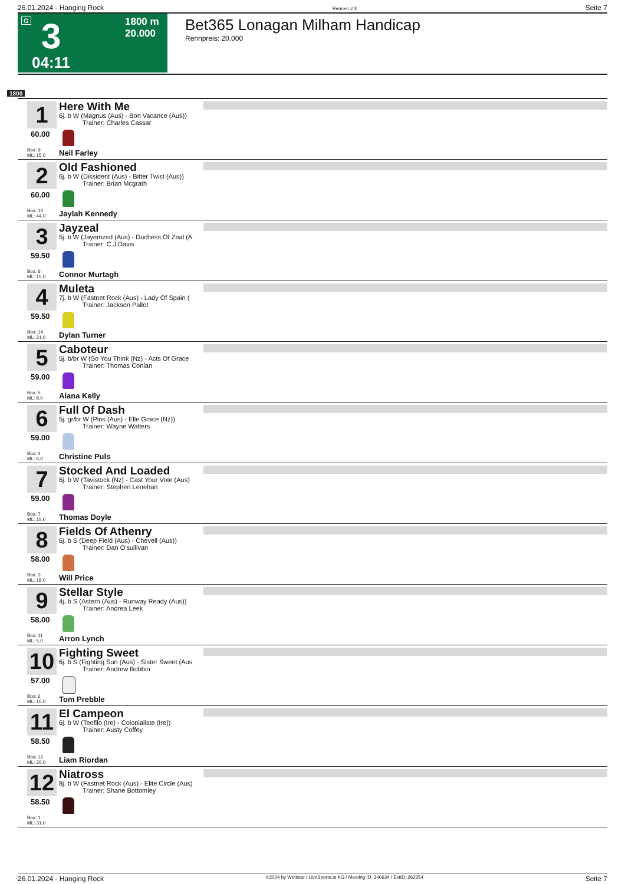26.01.2024 - Hanging Rock Rennen # 3 Seite 7
G 3
04:11
1800 m
20.000
Bet365 Lonagan Milham Handicap
Rennpreis: 20.000
1800
1
60.00
Box: 9
ML: 15,0
Here With Me
6j. b W (Magnus (Aus) - Bon Vacance (Aus))
Trainer: Charles Cassar
Neil Farley
2
60.00
Box: 10
ML: 44,0
Old Fashioned
6j. b W (Dissident (Aus) - Bitter Twist (Aus))
Trainer: Brian Mcgrath
Jaylah Kennedy
3
59.50
Box: 6
ML: 15,0
Jayzeal
5j. b W (Jayemzed (Aus) - Duchess Of Zeal (A
Trainer: C J Davis
Connor Murtagh
4
59.50
Box: 14
ML: 21,0
Muleta
7j. b W (Fastnet Rock (Aus) - Lady Of Spain (
Trainer: Jackson Pallot
Dylan Turner
5
59.00
Box: 5
ML: 8,0
Caboteur
5j. b/br W (So You Think (Nz) - Acts Of Grace
Trainer: Thomas Conlan
Alana Kelly
6
59.00
Box: 4
ML: 6,0
Full Of Dash
5j. gr/br W (Pins (Aus) - Elle Grace (Nz))
Trainer: Wayne Walters
Christine Puls
7
59.00
Box: 7
ML: 15,0
Stocked And Loaded
6j. b W (Tavistock (Nz) - Cast Your Vote (Aus)
Trainer: Stephen Lenehan
Thomas Doyle
8
58.00
Box: 3
ML: 18,0
Fields Of Athenry
6j. b S (Deep Field (Aus) - Chevell (Aus))
Trainer: Dan O'sullivan
Will Price
9
58.00
Box: 11
ML: 5,0
Stellar Style
4j. b S (Astern (Aus) - Runway Ready (Aus))
Trainer: Andrea Leek
Arron Lynch
10
57.00
Box: 2
ML: 15,0
Fighting Sweet
6j. b S (Fighting Sun (Aus) - Sister Sweet (Aus
Trainer: Andrew Bobbin
Tom Prebble
11
58.50
Box: 12
ML: 20,0
El Campeon
6j. b W (Teofilo (Ire) - Colonialiste (Ire))
Trainer: Austy Coffey
Liam Riordan
12
58.50
Box: 1
ML: 31,0
Niatross
8j. b W (Fastnet Rock (Aus) - Elite Circle (Aus)
Trainer: Shane Bottomley
26.01.2024 - Hanging Rock ©2024 by Wettstar / LiveSports.at KG / Meeting ID: 346634 / ExtID: 262254 Seite 7